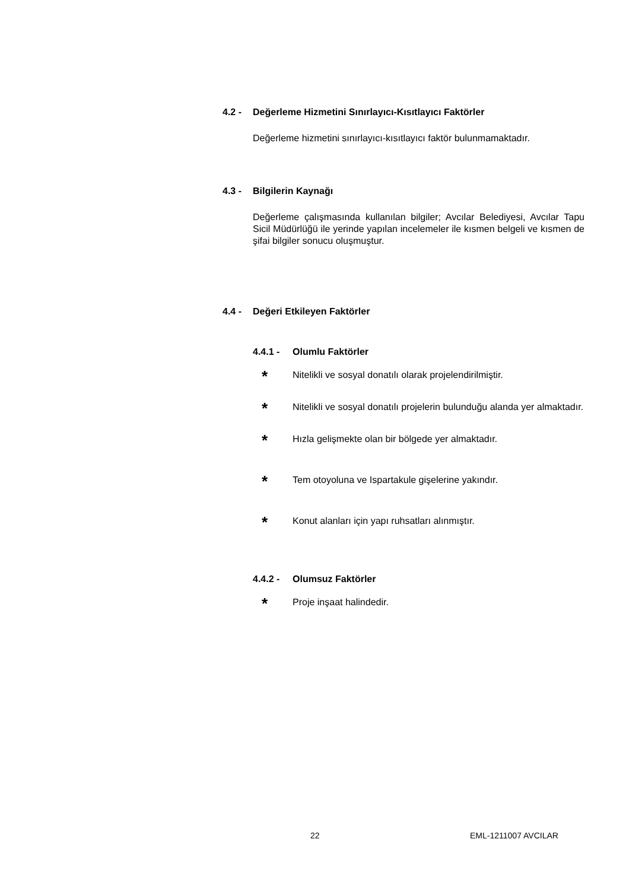4.2 - Değerleme Hizmetini Sınırlayıcı-Kısıtlayıcı Faktörler
Değerleme hizmetini sınırlayıcı-kısıtlayıcı faktör bulunmamaktadır.
4.3 - Bilgilerin Kaynağı
Değerleme çalışmasında kullanılan bilgiler; Avcılar Belediyesi, Avcılar Tapu Sicil Müdürlüğü ile yerinde yapılan incelemeler ile kısmen belgeli ve kısmen de şifai bilgiler sonucu oluşmuştur.
4.4 - Değeri Etkileyen Faktörler
4.4.1 - Olumlu Faktörler
*
Nitelikli ve sosyal donatılı olarak projelendirilmiştir.
*
Nitelikli ve sosyal donatılı projelerin bulunduğu alanda yer almaktadır.
*
Hızla gelişmekte olan bir bölgede yer almaktadır.
*
Tem otoyoluna ve Ispartakule gişelerine yakındır.
*
Konut alanları için yapı ruhsatları alınmıştır.
4.4.2 - Olumsuz Faktörler
*
Proje inşaat halindedir.
22 EML-1211007 AVCILAR